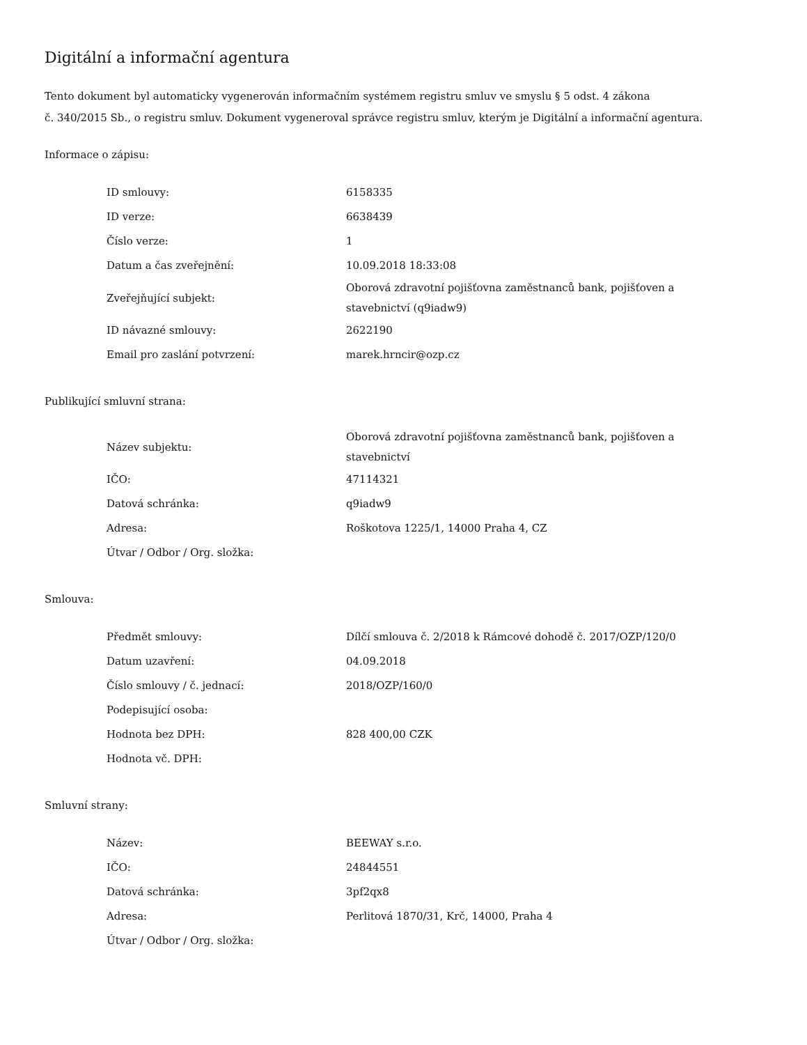Digitální a informační agentura
Tento dokument byl automaticky vygenerován informačním systémem registru smluv ve smyslu § 5 odst. 4 zákona
č. 340/2015 Sb., o registru smluv. Dokument vygeneroval správce registru smluv, kterým je Digitální a informační agentura.
Informace o zápisu:
| ID smlouvy: | 6158335 |
| ID verze: | 6638439 |
| Číslo verze: | 1 |
| Datum a čas zveřejnění: | 10.09.2018 18:33:08 |
| Zveřejňující subjekt: | Oborová zdravotní pojišťovna zaměstnanců bank, pojišťoven a stavebnictví (q9iadw9) |
| ID návazné smlouvy: | 2622190 |
| Email pro zaslání potvrzení: | marek.hrncir@ozp.cz |
Publikující smluvní strana:
| Název subjektu: | Oborová zdravotní pojišťovna zaměstnanců bank, pojišťoven a stavebnictví |
| IČO: | 47114321 |
| Datová schránka: | q9iadw9 |
| Adresa: | Roškotova 1225/1, 14000 Praha 4, CZ |
| Útvar / Odbor / Org. složka: | |
Smlouva:
| Předmět smlouvy: | Dílčí smlouva č. 2/2018 k Rámcové dohodě č. 2017/OZP/120/0 |
| Datum uzavření: | 04.09.2018 |
| Číslo smlouvy / č. jednací: | 2018/OZP/160/0 |
| Podepisující osoba: | |
| Hodnota bez DPH: | 828 400,00 CZK |
| Hodnota vč. DPH: | |
Smluvní strany:
| Název: | BEEWAY s.r.o. |
| IČO: | 24844551 |
| Datová schránka: | 3pf2qx8 |
| Adresa: | Perlitová 1870/31, Krč, 14000, Praha 4 |
| Útvar / Odbor / Org. složka: | |